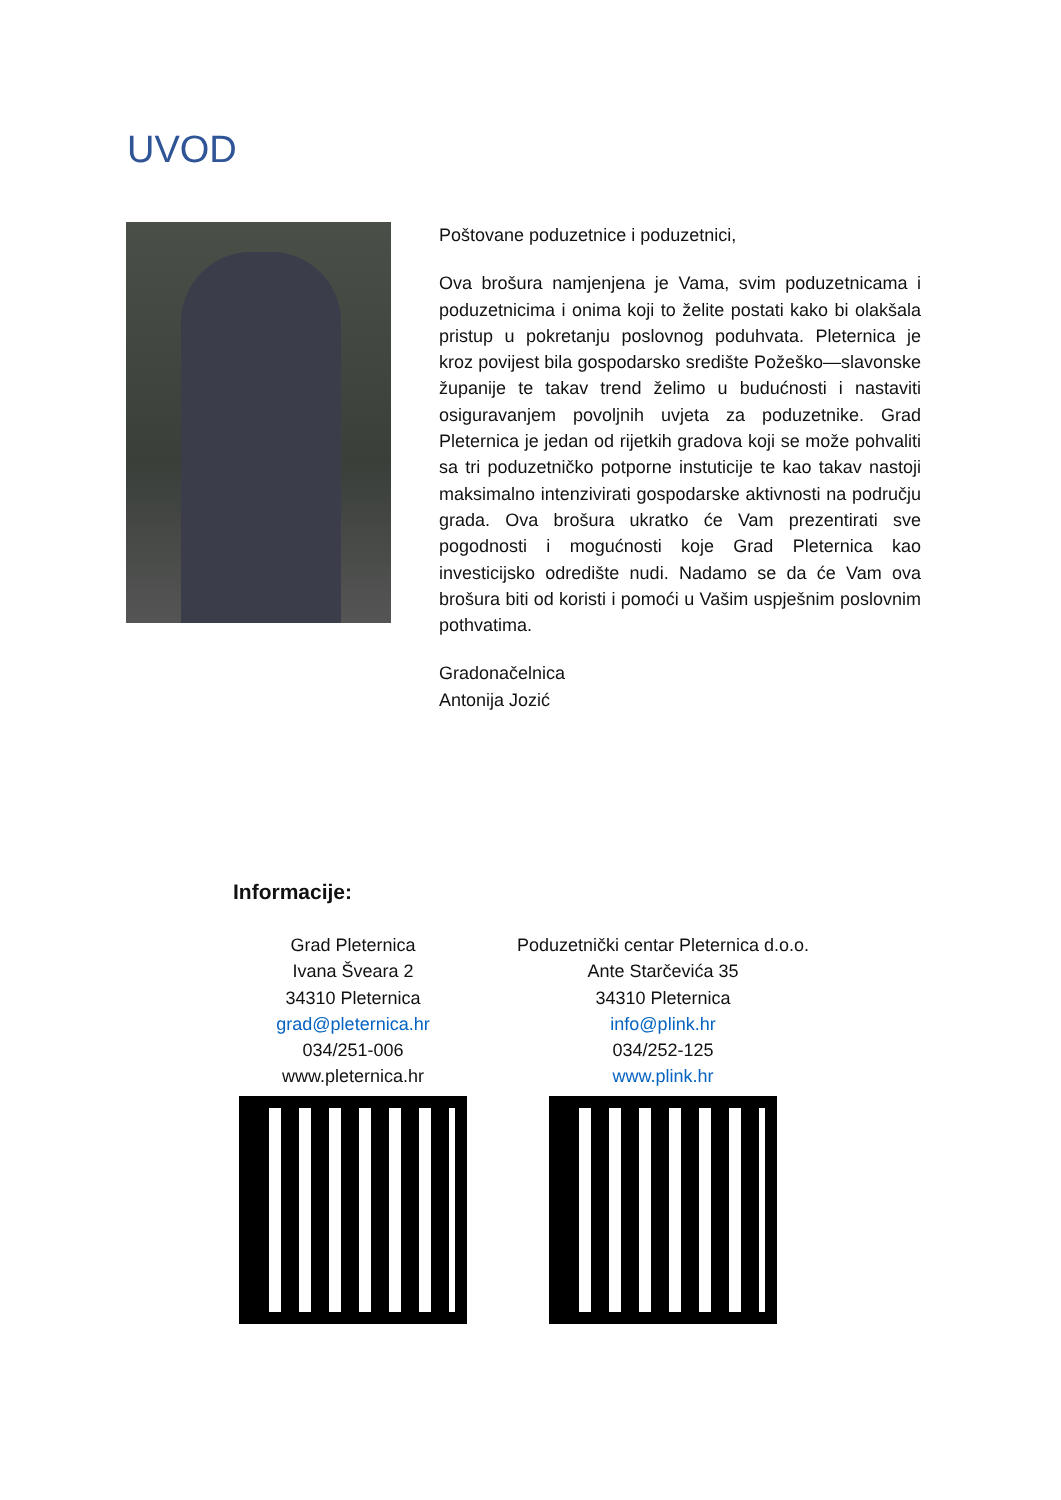UVOD
Poštovane poduzetnice i poduzetnici,
Ova brošura namjenjena je Vama, svim poduzetnicama i poduzetnicima i onima koji to želite postati kako bi olakšala pristup u pokretanju poslovnog poduhvata. Pleternica je kroz povijest bila gospodarsko središte Požeško—slavonske županije te takav trend želimo u budućnosti i nastaviti osiguravanjem povoljnih uvjeta za poduzetnike. Grad Pleternica je jedan od rijetkih gradova koji se može pohvaliti sa tri poduzetničko potporne instuticije te kao takav nastoji maksimalno intenzivirati gospodarske aktivnosti na području grada. Ova brošura ukratko će Vam prezentirati sve pogodnosti i mogućnosti koje Grad Pleternica kao investicijsko odredište nudi. Nadamo se da će Vam ova brošura biti od koristi i pomoći u Vašim uspješnim poslovnim pothvatima.
Gradonačelnica
Antonija Jozić
Informacije:
Grad Pleternica
Ivana Šveara 2
34310 Pleternica
grad@pleternica.hr
034/251-006
www.pleternica.hr
Poduzetnički centar Pleternica d.o.o.
Ante Starčevića 35
34310 Pleternica
info@plink.hr
034/252-125
www.plink.hr